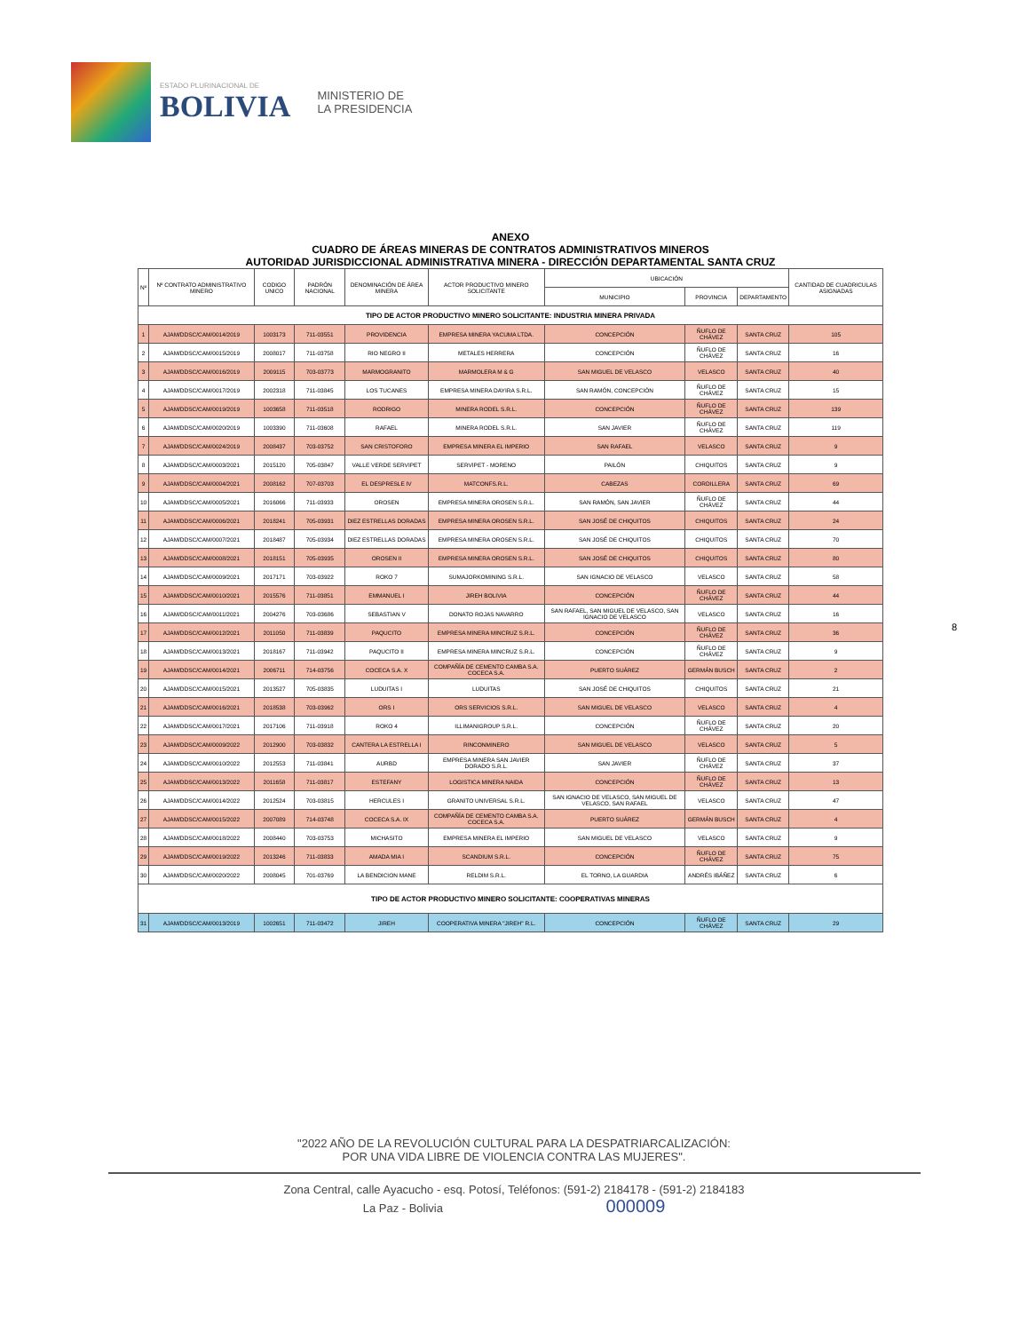ESTADO PLURINACIONAL DE
BOLIVIA
MINISTERIO DE
LA PRESIDENCIA
ANEXO
CUADRO DE ÁREAS MINERAS DE CONTRATOS ADMINISTRATIVOS MINEROS
AUTORIDAD JURISDICCIONAL ADMINISTRATIVA MINERA - DIRECCIÓN DEPARTAMENTAL SANTA CRUZ
| Nº | Nº CONTRATO ADMINISTRATIVO MINERO | CODIGO UNICO | PADRÓN NACIONAL | DENOMINACIÓN DE ÁREA MINERA | ACTOR PRODUCTIVO MINERO SOLICITANTE | UBICACIÓN | | | CANTIDAD DE CUADRICULAS ASIGNADAS |
| --- | --- | --- | --- | --- | --- | --- | --- | --- | --- |
| | | | | | | MUNICIPIO | PROVINCIA | DEPARTAMENTO | |
| TIPO DE ACTOR PRODUCTIVO MINERO SOLICITANTE: INDUSTRIA MINERA PRIVADA | | | | | | | | | |
| 1 | AJAM/DDSC/CAM/0014/2019 | 1003173 | 711-03551 | PROVIDENCIA | EMPRESA MINERA YACUMA LTDA. | CONCEPCIÓN | ÑUFLO DE CHÁVEZ | SANTA CRUZ | 105 |
| 2 | AJAM/DDSC/CAM/0015/2019 | 2008017 | 711-03758 | RIO NEGRO II | METALES HERRERA | CONCEPCIÓN | ÑUFLO DE CHÁVEZ | SANTA CRUZ | 16 |
| 3 | AJAM/DDSC/CAM/0016/2019 | 2009115 | 703-03773 | MARMOGRANITO | MARMOLERA M & G | SAN MIGUEL DE VELASCO | VELASCO | SANTA CRUZ | 40 |
| 4 | AJAM/DDSC/CAM/0017/2019 | 2002318 | 711-03845 | LOS TUCANES | EMPRESA MINERA DAYIRA S.R.L. | SAN RAMÓN, CONCEPCIÓN | ÑUFLO DE CHÁVEZ | SANTA CRUZ | 15 |
| 5 | AJAM/DDSC/CAM/0019/2019 | 1003658 | 711-03518 | RODRIGO | MINERA RODEL S.R.L. | CONCEPCIÓN | ÑUFLO DE CHÁVEZ | SANTA CRUZ | 139 |
| 6 | AJAM/DDSC/CAM/0020/2019 | 1003390 | 711-03608 | RAFAEL | MINERA RODEL S.R.L. | SAN JAVIER | ÑUFLO DE CHÁVEZ | SANTA CRUZ | 119 |
| 7 | AJAM/DDSC/CAM/0024/2019 | 2008437 | 703-03752 | SAN CRISTOFORO | EMPRESA MINERA EL IMPERIO | SAN RAFAEL | VELASCO | SANTA CRUZ | 9 |
| 8 | AJAM/DDSC/CAM/0003/2021 | 2015120 | 705-03847 | VALLE VERDE SERVIPET | SERVIPET - MORENO | PAILÓN | CHIQUITOS | SANTA CRUZ | 9 |
| 9 | AJAM/DDSC/CAM/0004/2021 | 2008162 | 707-03703 | EL DESPRESLE IV | MATCONFS.R.L. | CABEZAS | CORDILLERA | SANTA CRUZ | 69 |
| 10 | AJAM/DDSC/CAM/0005/2021 | 2016066 | 711-03933 | OROSEN | EMPRESA MINERA OROSEN S.R.L. | SAN RAMÓN, SAN JAVIER | ÑUFLO DE CHÁVEZ | SANTA CRUZ | 44 |
| 11 | AJAM/DDSC/CAM/0006/2021 | 2018241 | 705-03931 | DIEZ ESTRELLAS DORADAS | EMPRESA MINERA OROSEN S.R.L. | SAN JOSÉ DE CHIQUITOS | CHIQUITOS | SANTA CRUZ | 24 |
| 12 | AJAM/DDSC/CAM/0007/2021 | 2018487 | 705-03934 | DIEZ ESTRELLAS DORADAS | EMPRESA MINERA OROSEN S.R.L. | SAN JOSÉ DE CHIQUITOS | CHIQUITOS | SANTA CRUZ | 70 |
| 13 | AJAM/DDSC/CAM/0008/2021 | 2018151 | 705-03935 | OROSEN II | EMPRESA MINERA OROSEN S.R.L. | SAN JOSÉ DE CHIQUITOS | CHIQUITOS | SANTA CRUZ | 80 |
| 14 | AJAM/DDSC/CAM/0009/2021 | 2017171 | 703-03922 | ROKO 7 | SUMAJORKOMINING S.R.L. | SAN IGNACIO DE VELASCO | VELASCO | SANTA CRUZ | 58 |
| 15 | AJAM/DDSC/CAM/0010/2021 | 2015576 | 711-03851 | EMMANUEL I | JIREH BOLIVIA | CONCEPCIÓN | ÑUFLO DE CHÁVEZ | SANTA CRUZ | 44 |
| 16 | AJAM/DDSC/CAM/0011/2021 | 2004276 | 703-03686 | SEBASTIAN V | DONATO ROJAS NAVARRO | SAN RAFAEL, SAN MIGUEL DE VELASCO, SAN IGNACIO DE VELASCO | VELASCO | SANTA CRUZ | 16 |
| 17 | AJAM/DDSC/CAM/0012/2021 | 2011050 | 711-03839 | PAQUCITO | EMPRESA MINERA MINCRUZ S.R.L. | CONCEPCIÓN | ÑUFLO DE CHÁVEZ | SANTA CRUZ | 36 |
| 18 | AJAM/DDSC/CAM/0013/2021 | 2018167 | 711-03942 | PAQUCITO II | EMPRESA MINERA MINCRUZ S.R.L. | CONCEPCIÓN | ÑUFLO DE CHÁVEZ | SANTA CRUZ | 9 |
| 19 | AJAM/DDSC/CAM/0014/2021 | 2006711 | 714-03756 | COCECA S.A. X | COMPAÑÍA DE CEMENTO CAMBA S.A. COCECA S.A. | PUERTO SUÁREZ | GERMÁN BUSCH | SANTA CRUZ | 2 |
| 20 | AJAM/DDSC/CAM/0015/2021 | 2013527 | 705-03835 | LUDUITAS I | LUDUITAS | SAN JOSÉ DE CHIQUITOS | CHIQUITOS | SANTA CRUZ | 21 |
| 21 | AJAM/DDSC/CAM/0016/2021 | 2018538 | 703-03962 | ORS I | ORS SERVICIOS S.R.L. | SAN MIGUEL DE VELASCO | VELASCO | SANTA CRUZ | 4 |
| 22 | AJAM/DDSC/CAM/0017/2021 | 2017106 | 711-03918 | ROKO 4 | ILLIMANIGROUP S.R.L. | CONCEPCIÓN | ÑUFLO DE CHÁVEZ | SANTA CRUZ | 20 |
| 23 | AJAM/DDSC/CAM/0009/2022 | 2012900 | 703-03832 | CANTERA LA ESTRELLA I | RINCONMINERO | SAN MIGUEL DE VELASCO | VELASCO | SANTA CRUZ | 5 |
| 24 | AJAM/DDSC/CAM/0010/2022 | 2012553 | 711-03841 | AURBD | EMPRESA MINERA SAN JAVIER DORADO S.R.L. | SAN JAVIER | ÑUFLO DE CHÁVEZ | SANTA CRUZ | 37 |
| 25 | AJAM/DDSC/CAM/0013/2022 | 2011658 | 711-03817 | ESTEFANY | LOGISTICA MINERA NAIDA | CONCEPCIÓN | ÑUFLO DE CHÁVEZ | SANTA CRUZ | 13 |
| 26 | AJAM/DDSC/CAM/0014/2022 | 2012524 | 703-03815 | HERCULES I | GRANITO UNIVERSAL S.R.L. | SAN IGNACIO DE VELASCO, SAN MIGUEL DE VELASCO, SAN RAFAEL | VELASCO | SANTA CRUZ | 47 |
| 27 | AJAM/DDSC/CAM/0015/2022 | 2007089 | 714-03748 | COCECA S.A. IX | COMPAÑÍA DE CEMENTO CAMBA S.A. COCECA S.A. | PUERTO SUÁREZ | GERMÁN BUSCH | SANTA CRUZ | 4 |
| 28 | AJAM/DDSC/CAM/0018/2022 | 2008440 | 703-03753 | MICHASITO | EMPRESA MINERA EL IMPERIO | SAN MIGUEL DE VELASCO | VELASCO | SANTA CRUZ | 9 |
| 29 | AJAM/DDSC/CAM/0019/2022 | 2013246 | 711-03833 | AMADA MIA I | SCANDIUM S.R.L. | CONCEPCIÓN | ÑUFLO DE CHÁVEZ | SANTA CRUZ | 75 |
| 30 | AJAM/DDSC/CAM/0020/2022 | 2008045 | 701-03769 | LA BENDICION MANE | RELDIM S.R.L. | EL TORNO, LA GUARDIA | ANDRÉS IBÁÑEZ | SANTA CRUZ | 6 |
| TIPO DE ACTOR PRODUCTIVO MINERO SOLICITANTE: COOPERATIVAS MINERAS | | | | | | | | | |
| 31 | AJAM/DDSC/CAM/0013/2019 | 1002651 | 711-03472 | JIREH | COOPERATIVA MINERA "JIREH" R.L. | CONCEPCIÓN | ÑUFLO DE CHÁVEZ | SANTA CRUZ | 29 |
8
"2022 AÑO DE LA REVOLUCIÓN CULTURAL PARA LA DESPATRIARCALIZACIÓN:
POR UNA VIDA LIBRE DE VIOLENCIA CONTRA LAS MUJERES".
Zona Central, calle Ayacucho - esq. Potosí, Teléfonos: (591-2) 2184178 - (591-2) 2184183
La Paz - Bolivia 000009